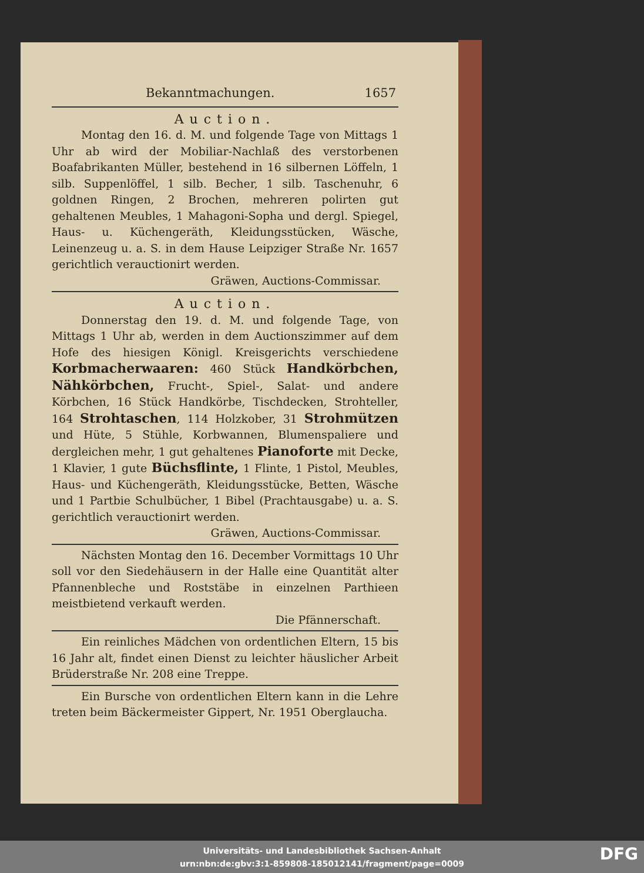Bekanntmachungen. 1657
Auction.
Montag den 16. d. M. und folgende Tage von Mittags 1 Uhr ab wird der Mobiliar-Nachlaß des verstorbenen Boafabrikanten Müller, bestehend in 16 silbernen Löffeln, 1 silb. Suppenlöffel, 1 silb. Becher, 1 silb. Taschenuhr, 6 goldnen Ringen, 2 Brochen, mehreren polirten gut gehaltenen Meubles, 1 Mahagoni-Sopha und dergl. Spiegel, Haus- u. Küchengeräth, Kleidungsstücken, Wäsche, Leinenzeug u. a. S. in dem Hause Leipziger Straße Nr. 1657 gerichtlich verauctionirt werden.
Gräwen, Auctions-Commissar.
Auction.
Donnerstag den 19. d. M. und folgende Tage, von Mittags 1 Uhr ab, werden in dem Auctionszimmer auf dem Hofe des hiesigen Königl. Kreisgerichts verschiedene Korbmacherwaaren: 460 Stück Handkörbchen, Nähkörbchen, Frucht-, Spiel-, Salat- und andere Körbchen, 16 Stück Handkörbe, Tischdecken, Strohteller, 164 Strohtaschen, 114 Holzkober, 31 Strohmützen und Hüte, 5 Stühle, Korbwannen, Blumenspaliere und dergleichen mehr, 1 gut gehaltenes Pianoforte mit Decke, 1 Klavier, 1 gute Büchsflinte, 1 Flinte, 1 Pistol, Meubles, Haus- und Küchengeräth, Kleidungsstücke, Betten, Wäsche und 1 Partbie Schulbücher, 1 Bibel (Prachtausgabe) u. a. S. gerichtlich verauctionirt werden.
Gräwen, Auctions-Commissar.
Nächsten Montag den 16. December Vormittags 10 Uhr soll vor den Siedehäusern in der Halle eine Quantität alter Pfannenbleche und Roststäbe in einzelnen Parthieen meistbietend verkauft werden.
Die Pfännerschaft.
Ein reinliches Mädchen von ordentlichen Eltern, 15 bis 16 Jahr alt, findet einen Dienst zu leichter häuslicher Arbeit Brüderstraße Nr. 208 eine Treppe.
Ein Bursche von ordentlichen Eltern kann in die Lehre treten beim Bäckermeister Gippert, Nr. 1951 Oberglaucha.
Universitäts- und Landesbibliothek Sachsen-Anhalt
urn:nbn:de:gbv:3:1-859808-185012141/fragment/page=0009
DFG